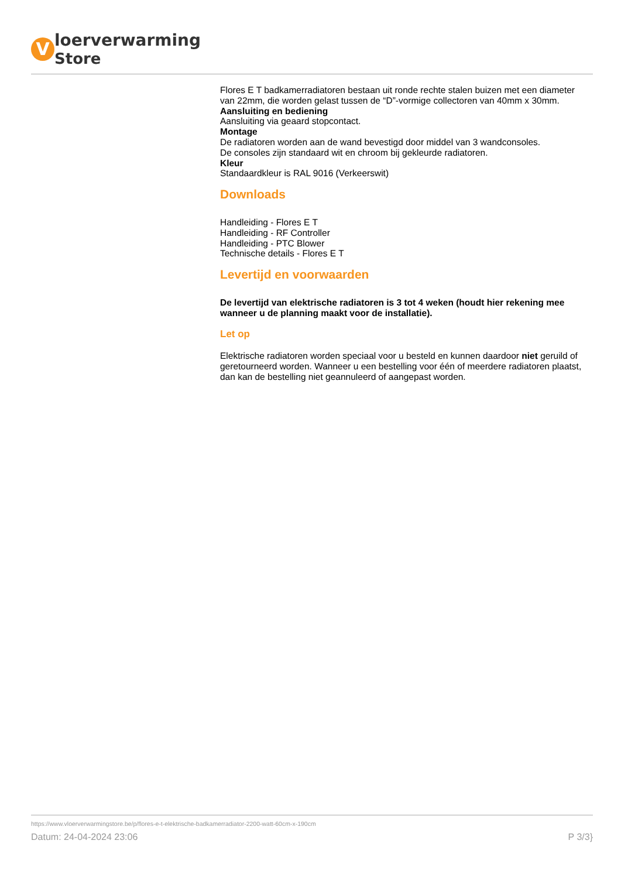V
loerverwarming
Store
Flores E T badkamerradiatoren bestaan uit ronde rechte stalen buizen met een diameter van 22mm, die worden gelast tussen de “D”-vormige collectoren van 40mm x 30mm.
Aansluiting en bediening
Aansluiting via geaard stopcontact.
Montage
De radiatoren worden aan de wand bevestigd door middel van 3 wandconsoles.
De consoles zijn standaard wit en chroom bij gekleurde radiatoren.
Kleur
Standaardkleur is RAL 9016 (Verkeerswit)
Downloads
Handleiding - Flores E T
Handleiding - RF Controller
Handleiding - PTC Blower
Technische details - Flores E T
Levertijd en voorwaarden
De levertijd van elektrische radiatoren is 3 tot 4 weken (houdt hier rekening mee wanneer u de planning maakt voor de installatie).
Let op
Elektrische radiatoren worden speciaal voor u besteld en kunnen daardoor niet geruild of geretourneerd worden. Wanneer u een bestelling voor één of meerdere radiatoren plaatst, dan kan de bestelling niet geannuleerd of aangepast worden.
https://www.vloerverwarmingstore.be/p/flores-e-t-elektrische-badkamerradiator-2200-watt-60cm-x-190cm
Datum: 24-04-2024 23:06 P 3/3}